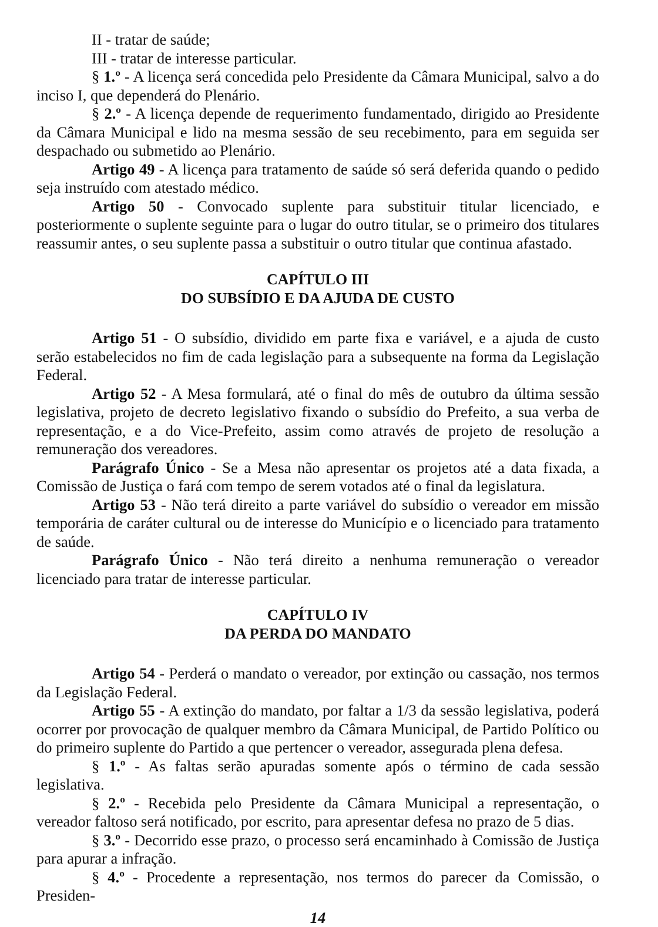II - tratar de saúde;
III - tratar de interesse particular.
§ 1.º - A licença será concedida pelo Presidente da Câmara Municipal, salvo a do inciso I, que dependerá do Plenário.
§ 2.º - A licença depende de requerimento fundamentado, dirigido ao Presidente da Câmara Municipal e lido na mesma sessão de seu recebimento, para em seguida ser despachado ou submetido ao Plenário.
Artigo 49 - A licença para tratamento de saúde só será deferida quando o pedido seja instruído com atestado médico.
Artigo 50 - Convocado suplente para substituir titular licenciado, e posteriormente o suplente seguinte para o lugar do outro titular, se o primeiro dos titulares reassumir antes, o seu suplente passa a substituir o outro titular que continua afastado.
CAPÍTULO III
DO SUBSÍDIO E DA AJUDA DE CUSTO
Artigo 51 - O subsídio, dividido em parte fixa e variável, e a ajuda de custo serão estabelecidos no fim de cada legislação para a subsequente na forma da Legislação Federal.
Artigo 52 - A Mesa formulará, até o final do mês de outubro da última sessão legislativa, projeto de decreto legislativo fixando o subsídio do Prefeito, a sua verba de representação, e a do Vice-Prefeito, assim como através de projeto de resolução a remuneração dos vereadores.
Parágrafo Único - Se a Mesa não apresentar os projetos até a data fixada, a Comissão de Justiça o fará com tempo de serem votados até o final da legislatura.
Artigo 53 - Não terá direito a parte variável do subsídio o vereador em missão temporária de caráter cultural ou de interesse do Município e o licenciado para tratamento de saúde.
Parágrafo Único - Não terá direito a nenhuma remuneração o vereador licenciado para tratar de interesse particular.
CAPÍTULO IV
DA PERDA DO MANDATO
Artigo 54 - Perderá o mandato o vereador, por extinção ou cassação, nos termos da Legislação Federal.
Artigo 55 - A extinção do mandato, por faltar a 1/3 da sessão legislativa, poderá ocorrer por provocação de qualquer membro da Câmara Municipal, de Partido Político ou do primeiro suplente do Partido a que pertencer o vereador, assegurada plena defesa.
§ 1.º - As faltas serão apuradas somente após o término de cada sessão legislativa.
§ 2.º - Recebida pelo Presidente da Câmara Municipal a representação, o vereador faltoso será notificado, por escrito, para apresentar defesa no prazo de 5 dias.
§ 3.º - Decorrido esse prazo, o processo será encaminhado à Comissão de Justiça para apurar a infração.
§ 4.º - Procedente a representação, nos termos do parecer da Comissão, o Presiden-
14